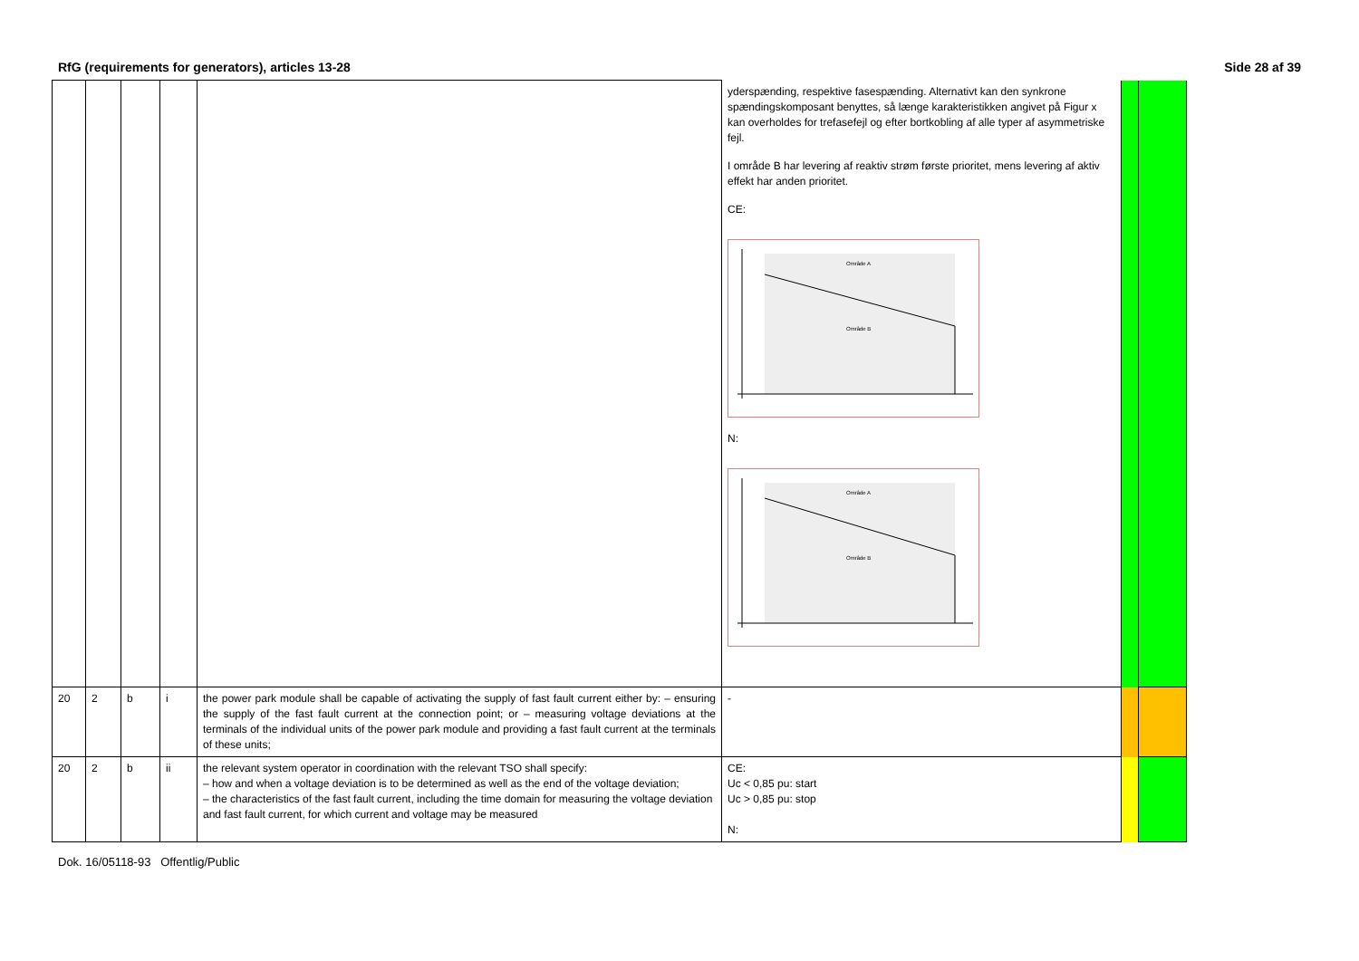RfG (requirements for generators), articles 13-28 Side 28 af 39
| | | | | | yderspænding, respektive fasespænding. Alternativt kan den synkrone spændingskomposant benyttes, så længe karakteristikken angivet på Figur x kan overholdes for trefasefejl og efter bortkobling af alle typer af asymmetriske fejl. I område B har levering af reaktiv strøm første prioritet, mens levering af aktiv effekt har anden prioritet. CE: Område A Område B N: Område A Område B | | |
| 20 | 2 | b | i | the power park module shall be capable of activating the supply of fast fault current either by: – ensuring the supply of the fast fault current at the connection point; or – measuring voltage deviations at the terminals of the individual units of the power park module and providing a fast fault current at the terminals of these units; | - | | |
| 20 | 2 | b | ii | the relevant system operator in coordination with the relevant TSO shall specify: – how and when a voltage deviation is to be determined as well as the end of the voltage deviation; – the characteristics of the fast fault current, including the time domain for measuring the voltage deviation and fast fault current, for which current and voltage may be measured | CE: Uc < 0,85 pu: start Uc > 0,85 pu: stop N: | | |
Dok. 16/05118-93 Offentlig/Public